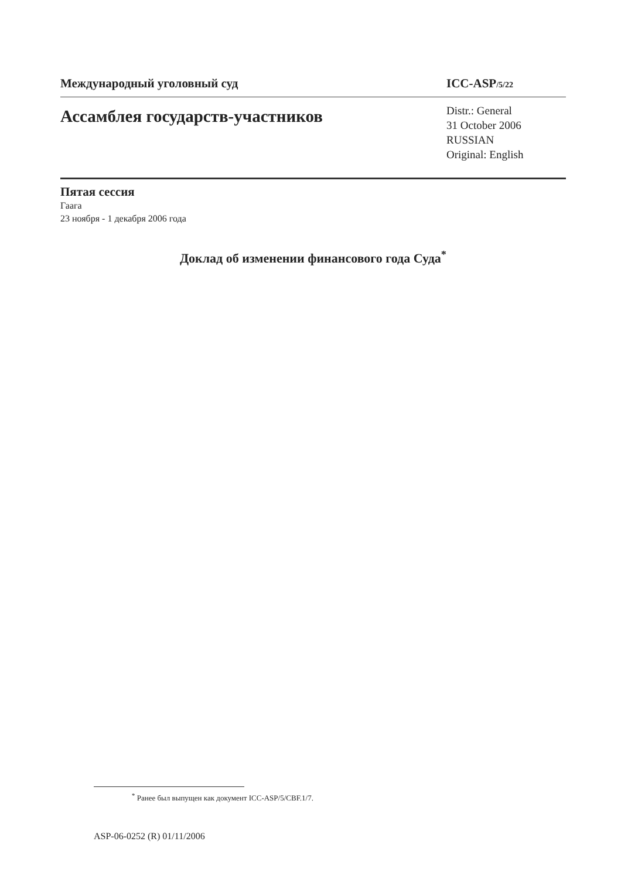Международный уголовный суд ICC-ASP/5/22
Ассамблея государств-участников
Distr.: General
31 October 2006
RUSSIAN
Original: English
Пятая сессия
Гаага
23 ноября - 1 декабря 2006 года
Доклад об изменении финансового года Суда<sup>*</sup>
<sup>*</sup> Ранее был выпущен как документ ICC-ASP/5/CBF.1/7.
ASP-06-0252 (R) 01/11/2006